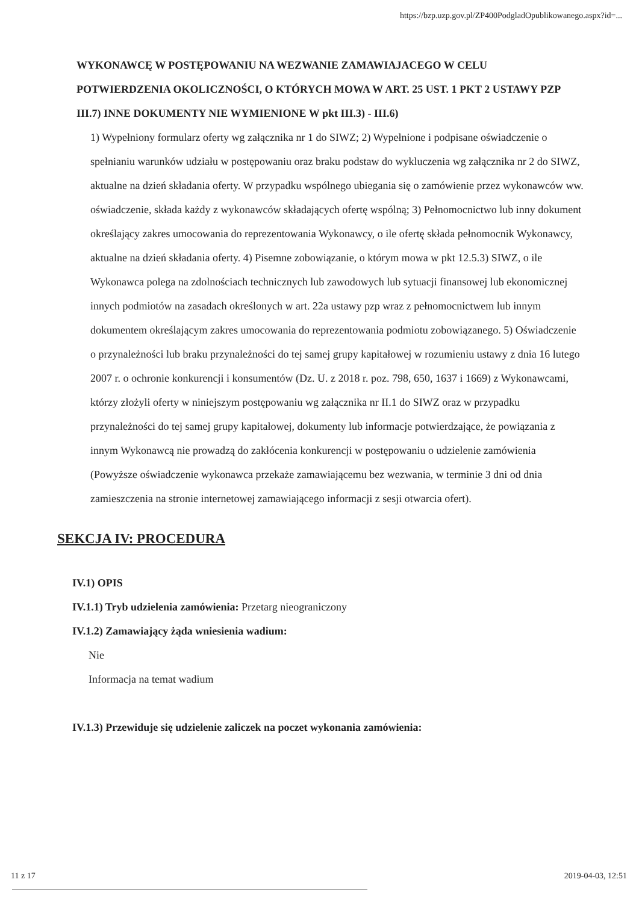https://bzp.uzp.gov.pl/ZP400PodgladOpublikowanego.aspx?id=...
WYKONAWCĘ W POSTĘPOWANIU NA WEZWANIE ZAMAWIAJACEGO W CELU POTWIERDZENIA OKOLICZNOŚCI, O KTÓRYCH MOWA W ART. 25 UST. 1 PKT 2 USTAWY PZP
III.7) INNE DOKUMENTY NIE WYMIENIONE W pkt III.3) - III.6)
1) Wypełniony formularz oferty wg załącznika nr 1 do SIWZ; 2) Wypełnione i podpisane oświadczenie o spełnianiu warunków udziału w postępowaniu oraz braku podstaw do wykluczenia wg załącznika nr 2 do SIWZ, aktualne na dzień składania oferty. W przypadku wspólnego ubiegania się o zamówienie przez wykonawców ww. oświadczenie, składa każdy z wykonawców składających ofertę wspólną; 3) Pełnomocnictwo lub inny dokument określający zakres umocowania do reprezentowania Wykonawcy, o ile ofertę składa pełnomocnik Wykonawcy, aktualne na dzień składania oferty. 4) Pisemne zobowiązanie, o którym mowa w pkt 12.5.3) SIWZ, o ile Wykonawca polega na zdolnościach technicznych lub zawodowych lub sytuacji finansowej lub ekonomicznej innych podmiotów na zasadach określonych w art. 22a ustawy pzp wraz z pełnomocnictwem lub innym dokumentem określającym zakres umocowania do reprezentowania podmiotu zobowiązanego. 5) Oświadczenie o przynależności lub braku przynależności do tej samej grupy kapitałowej w rozumieniu ustawy z dnia 16 lutego 2007 r. o ochronie konkurencji i konsumentów (Dz. U. z 2018 r. poz. 798, 650, 1637 i 1669) z Wykonawcami, którzy złożyli oferty w niniejszym postępowaniu wg załącznika nr II.1 do SIWZ oraz w przypadku przynależności do tej samej grupy kapitałowej, dokumenty lub informacje potwierdzające, że powiązania z innym Wykonawcą nie prowadzą do zakłócenia konkurencji w postępowaniu o udzielenie zamówienia (Powyższe oświadczenie wykonawca przekaże zamawiającemu bez wezwania, w terminie 3 dni od dnia zamieszczenia na stronie internetowej zamawiającego informacji z sesji otwarcia ofert).
SEKCJA IV: PROCEDURA
IV.1) OPIS
IV.1.1) Tryb udzielenia zamówienia: Przetarg nieograniczony
IV.1.2) Zamawiający żąda wniesienia wadium:
Nie
Informacja na temat wadium
IV.1.3) Przewiduje się udzielenie zaliczek na poczet wykonania zamówienia:
11 z 17 2019-04-03, 12:51